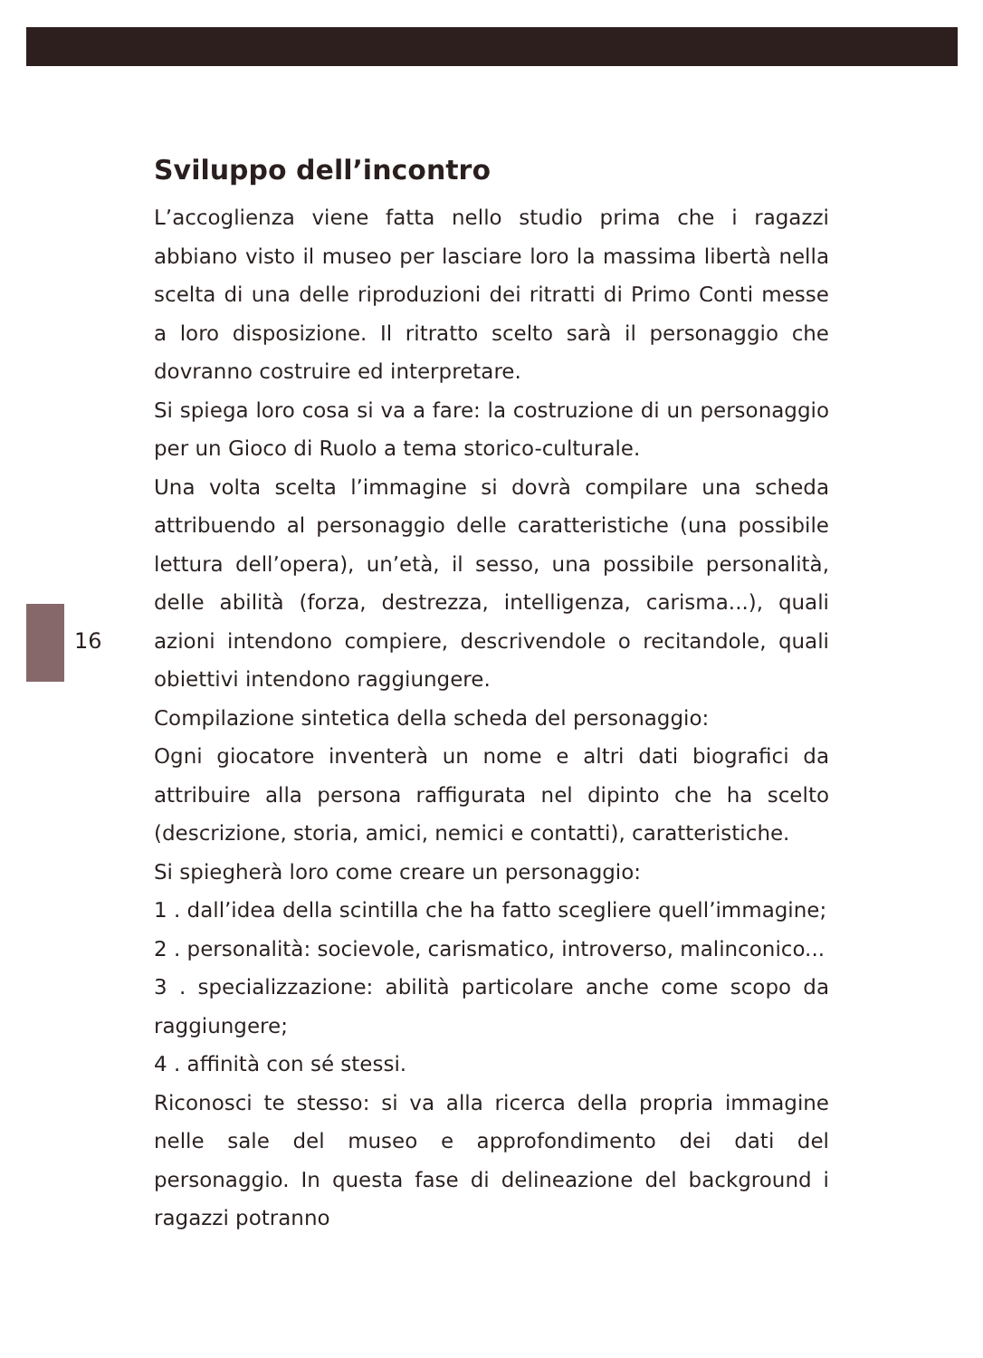16
Sviluppo dell’incontro
L’accoglienza viene fatta nello studio prima che i ragazzi abbiano visto il museo per lasciare loro la massima libertà nella scelta di una delle riproduzioni dei ritratti di Primo Conti messe a loro disposizione. Il ritratto scelto sarà il personaggio che dovranno costruire ed interpretare.
Si spiega loro cosa si va a fare: la costruzione di un personaggio per un Gioco di Ruolo a tema storico-culturale.
Una volta scelta l’immagine si dovrà compilare una scheda attribuendo al personaggio delle caratteristiche (una possibile lettura dell’opera), un’età, il sesso, una possibile personalità, delle abilità (forza, destrezza, intelligenza, carisma...), quali azioni intendono compiere, descrivendole o recitandole, quali obiettivi intendono raggiungere.
Compilazione sintetica della scheda del personaggio:
Ogni giocatore inventerà un nome e altri dati biografici da attribuire alla persona raffigurata nel dipinto che ha scelto (descrizione, storia, amici, nemici e contatti), caratteristiche.
Si spiegherà loro come creare un personaggio:
1 . dall’idea della scintilla che ha fatto scegliere quell’immagine;
2 . personalità: socievole, carismatico, introverso, malinconico...
3 . specializzazione: abilità particolare anche come scopo da raggiungere;
4 . affinità con sé stessi.
Riconosci te stesso: si va alla ricerca della propria immagine nelle sale del museo e approfondimento dei dati del personaggio. In questa fase di delineazione del background i ragazzi potranno